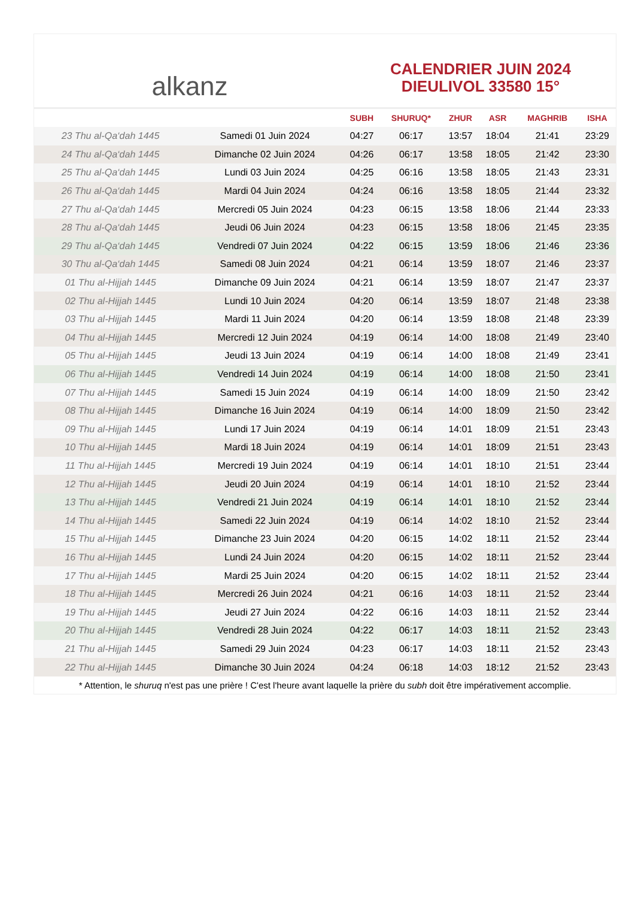alkanz
CALENDRIER JUIN 2024
DIEULIVOL 33580 15°
| | | SUBH | SHURUQ* | ZHUR | ASR | MAGHRIB | ISHA |
| --- | --- | --- | --- | --- | --- | --- | --- |
| 23 Thu al-Qa‘dah 1445 | Samedi 01 Juin 2024 | 04:27 | 06:17 | 13:57 | 18:04 | 21:41 | 23:29 |
| 24 Thu al-Qa‘dah 1445 | Dimanche 02 Juin 2024 | 04:26 | 06:17 | 13:58 | 18:05 | 21:42 | 23:30 |
| 25 Thu al-Qa‘dah 1445 | Lundi 03 Juin 2024 | 04:25 | 06:16 | 13:58 | 18:05 | 21:43 | 23:31 |
| 26 Thu al-Qa‘dah 1445 | Mardi 04 Juin 2024 | 04:24 | 06:16 | 13:58 | 18:05 | 21:44 | 23:32 |
| 27 Thu al-Qa‘dah 1445 | Mercredi 05 Juin 2024 | 04:23 | 06:15 | 13:58 | 18:06 | 21:44 | 23:33 |
| 28 Thu al-Qa‘dah 1445 | Jeudi 06 Juin 2024 | 04:23 | 06:15 | 13:58 | 18:06 | 21:45 | 23:35 |
| 29 Thu al-Qa‘dah 1445 | Vendredi 07 Juin 2024 | 04:22 | 06:15 | 13:59 | 18:06 | 21:46 | 23:36 |
| 30 Thu al-Qa‘dah 1445 | Samedi 08 Juin 2024 | 04:21 | 06:14 | 13:59 | 18:07 | 21:46 | 23:37 |
| 01 Thu al-Hijjah 1445 | Dimanche 09 Juin 2024 | 04:21 | 06:14 | 13:59 | 18:07 | 21:47 | 23:37 |
| 02 Thu al-Hijjah 1445 | Lundi 10 Juin 2024 | 04:20 | 06:14 | 13:59 | 18:07 | 21:48 | 23:38 |
| 03 Thu al-Hijjah 1445 | Mardi 11 Juin 2024 | 04:20 | 06:14 | 13:59 | 18:08 | 21:48 | 23:39 |
| 04 Thu al-Hijjah 1445 | Mercredi 12 Juin 2024 | 04:19 | 06:14 | 14:00 | 18:08 | 21:49 | 23:40 |
| 05 Thu al-Hijjah 1445 | Jeudi 13 Juin 2024 | 04:19 | 06:14 | 14:00 | 18:08 | 21:49 | 23:41 |
| 06 Thu al-Hijjah 1445 | Vendredi 14 Juin 2024 | 04:19 | 06:14 | 14:00 | 18:08 | 21:50 | 23:41 |
| 07 Thu al-Hijjah 1445 | Samedi 15 Juin 2024 | 04:19 | 06:14 | 14:00 | 18:09 | 21:50 | 23:42 |
| 08 Thu al-Hijjah 1445 | Dimanche 16 Juin 2024 | 04:19 | 06:14 | 14:00 | 18:09 | 21:50 | 23:42 |
| 09 Thu al-Hijjah 1445 | Lundi 17 Juin 2024 | 04:19 | 06:14 | 14:01 | 18:09 | 21:51 | 23:43 |
| 10 Thu al-Hijjah 1445 | Mardi 18 Juin 2024 | 04:19 | 06:14 | 14:01 | 18:09 | 21:51 | 23:43 |
| 11 Thu al-Hijjah 1445 | Mercredi 19 Juin 2024 | 04:19 | 06:14 | 14:01 | 18:10 | 21:51 | 23:44 |
| 12 Thu al-Hijjah 1445 | Jeudi 20 Juin 2024 | 04:19 | 06:14 | 14:01 | 18:10 | 21:52 | 23:44 |
| 13 Thu al-Hijjah 1445 | Vendredi 21 Juin 2024 | 04:19 | 06:14 | 14:01 | 18:10 | 21:52 | 23:44 |
| 14 Thu al-Hijjah 1445 | Samedi 22 Juin 2024 | 04:19 | 06:14 | 14:02 | 18:10 | 21:52 | 23:44 |
| 15 Thu al-Hijjah 1445 | Dimanche 23 Juin 2024 | 04:20 | 06:15 | 14:02 | 18:11 | 21:52 | 23:44 |
| 16 Thu al-Hijjah 1445 | Lundi 24 Juin 2024 | 04:20 | 06:15 | 14:02 | 18:11 | 21:52 | 23:44 |
| 17 Thu al-Hijjah 1445 | Mardi 25 Juin 2024 | 04:20 | 06:15 | 14:02 | 18:11 | 21:52 | 23:44 |
| 18 Thu al-Hijjah 1445 | Mercredi 26 Juin 2024 | 04:21 | 06:16 | 14:03 | 18:11 | 21:52 | 23:44 |
| 19 Thu al-Hijjah 1445 | Jeudi 27 Juin 2024 | 04:22 | 06:16 | 14:03 | 18:11 | 21:52 | 23:44 |
| 20 Thu al-Hijjah 1445 | Vendredi 28 Juin 2024 | 04:22 | 06:17 | 14:03 | 18:11 | 21:52 | 23:43 |
| 21 Thu al-Hijjah 1445 | Samedi 29 Juin 2024 | 04:23 | 06:17 | 14:03 | 18:11 | 21:52 | 23:43 |
| 22 Thu al-Hijjah 1445 | Dimanche 30 Juin 2024 | 04:24 | 06:18 | 14:03 | 18:12 | 21:52 | 23:43 |
* Attention, le shuruq n'est pas une prière ! C'est l'heure avant laquelle la prière du subh doit être impérativement accomplie.